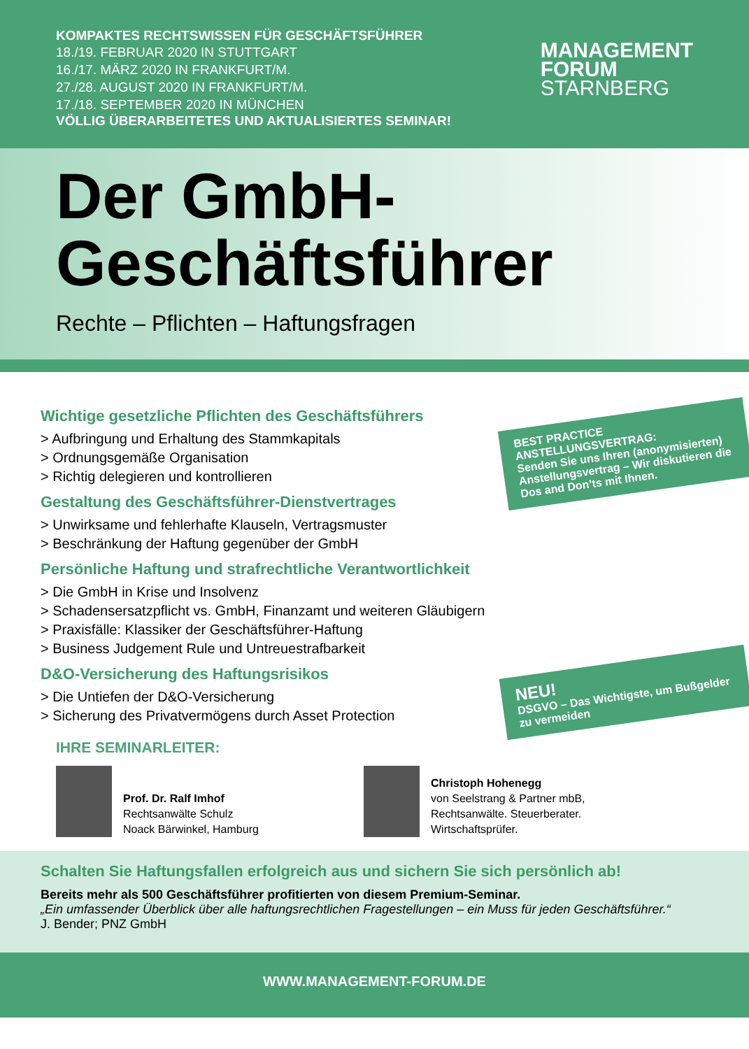KOMPAKTES RECHTSWISSEN FÜR GESCHÄFTSFÜHRER
18./19. FEBRUAR 2020 IN STUTTGART
16./17. MÄRZ 2020 IN FRANKFURT/M.
27./28. AUGUST 2020 IN FRANKFURT/M.
17./18. SEPTEMBER 2020 IN MÜNCHEN
VÖLLIG ÜBERARBEITETES UND AKTUALISIERTES SEMINAR!
MANAGEMENT
FORUM
STARNBERG
Der GmbH-
Geschäftsführer
Rechte – Pflichten – Haftungsfragen
Wichtige gesetzliche Pflichten des Geschäftsführers
> Aufbringung und Erhaltung des Stammkapitals
> Ordnungsgemäße Organisation
> Richtig delegieren und kontrollieren
Gestaltung des Geschäftsführer-Dienstvertrages
> Unwirksame und fehlerhafte Klauseln, Vertragsmuster
> Beschränkung der Haftung gegenüber der GmbH
Persönliche Haftung und strafrechtliche Verantwortlichkeit
> Die GmbH in Krise und Insolvenz
> Schadensersatzpflicht vs. GmbH, Finanzamt und weiteren Gläubigern
> Praxisfälle: Klassiker der Geschäftsführer-Haftung
> Business Judgement Rule und Untreuestrafbarkeit
D&O-Versicherung des Haftungsrisikos
> Die Untiefen der D&O-Versicherung
> Sicherung des Privatvermögens durch Asset Protection
BEST PRACTICE ANSTELLUNGSVERTRAG:
Senden Sie uns Ihren (anonymisierten) Anstellungsvertrag – Wir diskutieren die Dos and Don’ts mit Ihnen.
NEU!
DSGVO – Das Wichtigste, um Bußgelder zu vermeiden
IHRE SEMINARLEITER:
Prof. Dr. Ralf Imhof
Rechtsanwälte Schulz
Noack Bärwinkel, Hamburg
Christoph Hohenegg
von Seelstrang & Partner mbB,
Rechtsanwälte. Steuerberater.
Wirtschaftsprüfer.
Schalten Sie Haftungsfallen erfolgreich aus und sichern Sie sich persönlich ab!
Bereits mehr als 500 Geschäftsführer profitierten von diesem Premium-Seminar.
„Ein umfassender Überblick über alle haftungsrechtlichen Fragestellungen – ein Muss für jeden Geschäftsführer.“
J. Bender; PNZ GmbH
WWW.MANAGEMENT-FORUM.DE